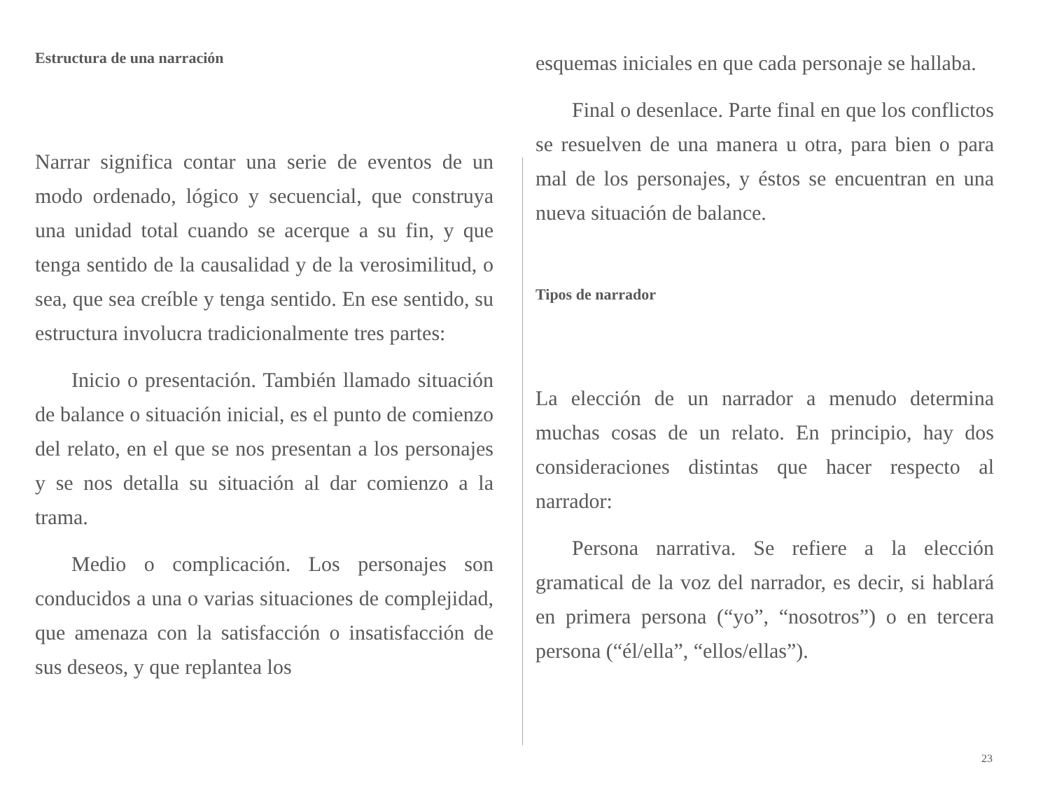Estructura de una narración
Narrar significa contar una serie de eventos de un modo ordenado, lógico y secuencial, que construya una unidad total cuando se acerque a su fin, y que tenga sentido de la causalidad y de la verosimilitud, o sea, que sea creíble y tenga sentido. En ese sentido, su estructura involucra tradicionalmente tres partes:
Inicio o presentación. También llamado situación de balance o situación inicial, es el punto de comienzo del relato, en el que se nos presentan a los personajes y se nos detalla su situación al dar comienzo a la trama.
Medio o complicación. Los personajes son conducidos a una o varias situaciones de complejidad, que amenaza con la satisfacción o insatisfacción de sus deseos, y que replantea los
esquemas iniciales en que cada personaje se hallaba.
Final o desenlace. Parte final en que los conflictos se resuelven de una manera u otra, para bien o para mal de los personajes, y éstos se encuentran en una nueva situación de balance.
Tipos de narrador
La elección de un narrador a menudo determina muchas cosas de un relato. En principio, hay dos consideraciones distintas que hacer respecto al narrador:
Persona narrativa. Se refiere a la elección gramatical de la voz del narrador, es decir, si hablará en primera persona (“yo”, “nosotros”) o en tercera persona (“él/ella”, “ellos/ellas”).
23